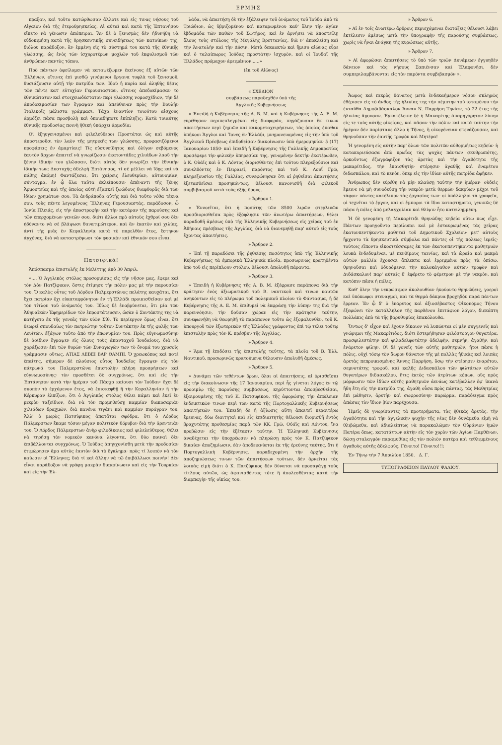ΕΡΜΗΣ
πραξαν, καὶ τοῦτο κατώρθωσαν ἄλλοτε καὶ εἰς τινας νήσους τοῦ Αἰγαίου διὰ τῆς ἑτεροθρησκείας. Αἱ αὐταὶ καὶ κατὰ τῆς Ἑπτανήσου εἵπετο νὰ γένωσιν ἀπόπειραι. Ἂν δὲ ὁ ξενισμὸς δὲν ἠδυνήθη νὰ εὐδοκιμήσῃ κατὰ τῆς θρησκευτικῆς συνειδήσεως τῶν κατοίκων της, διόλου παράδοξον, ἂν ἐμμένῃ εἰς τὸ σύστημά του κατὰ τῆς ἐθνικῆς γλώσσης, ὡς ἑνὸς τῶν ἰσχυροτέρων μοχλῶν τοῦ ἐκφυλισμοῦ τῶν ἀνθρώπων παντὸς τόπου.
Πρὸ πάντων ὀφείλομεν νὰ καταψέξωμεν ἐκείνους ἐξ αὐτῶν τῶν Ἑλλήνων, οἵτινες ἐπὶ μισθῷ γινόμενοι ὄργανα τυφλὰ τοῦ ξενισμοῦ, θυσιάζουσιν αὐτῇ τὴν πατρίδα των. Ἰδοὺ ἡ κυρία καὶ ἀληθὴς θέσις τῶν πέντε κατ' εὐτυχίαν Γερουσιαστῶν, οἵτινες ἀπεδοκίμασαν τὸ ἐθνικώτατον καὶ στοιχειωδέστατον περὶ γλώσσης νομοσχέδιον, τὴν δὲ ἀποδοκιμασίαν των ἔγραψαν καὶ ἀπεύθυναν πρὸς τὴν Βουλὴν Ἰταλικοῖς μάλιστα γράμμασι. Τάχα ἐναντίον τοιούτου αἰσχους ἁρμόζει πᾶσα προσβολὴ καὶ ὁποιαδήποτε ἐπίπληξις; Κατὰ τοιαύτης ἐθνικῆς προδοσίας ποινὴ ἠθικὴ ὑπάρχει ἁρμοδία;
Οἱ ἐξηυγενισμένοι καὶ φιλελεύθεροι Προστάται ὡς καὶ αὐτῆς ἀποστεροῦσι τὸν λαὸν τῆς μητρικῆς των γλώσσης, προφασιζόμενοι προφάσεις ἐν ἁμαρτίαις! Τίς εὐσυνείδητος καὶ ὀλίγον σεβόμενος ἑαυτὸν ἄρχων ἀπαιτεῖ νὰ γνωρίζωσιν ἑκατοντάδες χιλιάδων λαοῦ τὴν ξένην ἰδικήν του γλῶσσαν, διότι αὐτὸς δὲν γνωρίζει τὴν ἐθνικὴν ἰδικήν των; Δυστυχὴς ἀδελφὴ Ἑπτάνησος, τί σὲ μέλλει νὰ ἴδῃς καὶ νὰ πάθῃς ἀκόμη! Φαντάζεσαι, ὅτι χαίρεις ἐλευθερίαν, αὐτονομίαν, σύνταγμα, ἐν ᾧ ὅλα ταῦτα ἐκλείπουσιν ἀπέναντι τῆς ξένης Ἁρμοστείας καὶ τῆς ὁποίας αὐτὴ ἐξασκεῖ ζωώδους διαφθορᾶς διὰ τῶν ἰδίων χρημάτων σου. Τὰ ἀνδράποδα αὐτῆς καὶ διὰ τοῦτο νόθα τέκνα σου, τοὺς πέντε λεγομένους Ἕλληνας Γερουσιαστάς, παράδοσον, ὦ Ἰονία Πλειάς, εἰς τὴν ἀποστροφὴν καὶ τὴν κατάραν τῆς παρούσης καὶ τῶν ἐπερχομένων γενεῶν σου, διότι ἄλλοι πρὸ αὐτοὺς ἐχθροί σου δὲν ἠδύναντο νὰ σὲ βλάψωσι θανατιμώτερον, καὶ ἂν ἑκατὸν καὶ χιλίας, ἀντὶ τῆς μιᾶς ἐν Κεφαλληνίᾳ κατὰ τὸ παρελθὸν ἔτος, ἔστηνον ἀγχόνας, διὰ νὰ καταστρέψωσι τὸν φυσικὸν καὶ ἐθνικόν σου εἶναι.
Πατσιφικά!
Ἀπόσπασμα ἐπιστολῆς ἐκ Μελίττης ἀπὸ 30 Ἀπριλ.
«.... Ὁ Ἀγγλικὸς στόλος προσορμίσας εἰς τὴν νῆσον μας, ἔφερε καὶ τὸν Δὸν Πατζίφικον, ὅστις ἐτίμησε τὴν πόλιν μας μὲ τὴν παρουσίαν του. Ὁ καλὸς οὗτος τοῦ Λόρδου Παλμερστῶνος πελάτης καυχᾶται, ὅτι ἔχει πατρίαν ὄχι εὐκαταφρόνητον ἐν τῇ Ἑλλάδι προικισθεῖσαν καὶ μὲ τὸν τίτλον τοῦ ὀνόματός του. Ἰδίως δὲ ἐναβρύνεται, ὅτι μία τῶν Ἀθηναϊκῶν Ἐφημερίδων τὸν ἐπροστάτευσεν, ὡσὰν ὁ Συντάκτης της νὰ κατήγετο ἐκ τῆς γενεᾶς τῶν υἱῶν Σίθ. Τὸ περίεργον ὅμως εἶναι, ὅτι θεωρεῖ σπουδαίως τὸν πατριώτην τοῦτον Συντάκτην ἐκ τῆς φυλῆς τῶν Λευϊτῶν, ἐξάγων τοῦτο ἀπὸ τὴν ἐπωνυμίαν του. Πρὸς εὐγνωμοσύνην δὲ ἀοίδιον ἔγραψεν εἰς ὅλους τοὺς ἁπανταχοῦ Ἰουδαίους, διὰ νὰ χαράξωσιν ἐπὶ τῶν θυρῶν τῶν Συναγωγῶν των τὸ ὄνομά του χρυσοῖς γράμμασιν οὕτως, ΑΤΙΑΣ ΛΕΒΕΙ ΒΑΡ ΘΑΜΠΙ. Ὁ χρεωκόπος καὶ ποτὲ ἐπαίτης, σήμερον δὲ πλούσιος οὗτος Ἰουδαῖος ἔγραψεν εἰς τὸν πάτρωνά του Παλμερστῶνα ἐπιστολὴν πλήρη προσρήσεων καὶ εὐγνωμοσύνης· τὸν προσθέτει δὲ συγχρόνως, ὅτι καὶ εἰς τὴν Ἑπτάνησον κατὰ τὴν ἡμέραν τοῦ Πάσχα καίουσι τὸν Ἰούδαν· ἔχει δὲ σκοπὸν τὸ ἐρχόμενον ἔτος, νὰ ἐπισκεφθῇ ἢ τὴν Κεφαλληνίαν ἢ τὴν Κέρκυραν ἐλπίζων, ὅτι ὁ Ἀγγλικὸς στόλος θέλει κάμει καὶ ἐκεῖ ἓν μικρὸν ταξείδιον, διὰ νὰ τὸν προμηθεύσῃ καμμίαν διακοσαριὰν χιλιάδων δραχμῶν, διὰ κανένα τιγάνι καὶ καμμίαν πυράγραν του. Ἀλλ' ὁ μωρὸς Πατσίφικος ἀπατᾶται σφόδρα, ὅτι ὁ Λόρδος Πάλμερστων ἔκαμε τόσον μέγαν πολιτικὸν θόρυβον διὰ τὴν ἀρεντειάν του. Ὁ Λόρδος Πάλμερστων ἀνὴρ φιλοδίκαιος καὶ φιλελεύθερος, θέλει νὰ τηρήσῃ τὸν νομικὸν κανόνα λέγοντα, ὅτι δύο ποιναὶ δὲν ἐπιβάλλονται συγχρόνως. Ὁ Ἰούδας ἀπηγχονίσθη μετὰ τὴν προδοσίαν ἐτιμώρησεν ἄρα αὐτὸς ἑαυτὸν διὰ τὸ ἔγκλημα· πρὸς τί λοιπὸν νὰ τὸν καίωσιν οἱ Ἕλληνες; διὰ τί καὶ ἄλλην νὰ τῷ ἐπιβάλλωσι ποινήν! Δὲν εἶναι παράδοξον νὰ γράφῃ μακρὰν διακοίνωσιν καὶ εἰς τὴν Τουρκίαν καὶ εἰς τὴν Ἑλ-
λάδα, νὰ ἀπαιτήσῃ δὲ τὴν ἐξάλειψιν τοῦ ὀνόματος τοῦ Ἰούδα ἀπὸ τὸ Τριώδιον, ὡς ὑβριζομένου καὶ καταρωμένου καθ' ὅλην τὴν ἁγίαν ἑβδομάδα τῶν παθῶν τοῦ Σωτῆρος, καὶ ἐν ἀρνήσει νὰ ἀποστείλῃ ὅλους τοὺς στόλους τῆς Μεγάλης Βρεττανίας, διὰ ν' ἀποκλείσῃ καὶ τὴν Ἀνατολὴν καὶ τὴν Δύσιν. Μετὰ δεκαοκτὼ καὶ ἥμισυ αἰῶνας εὗρε καὶ ὁ ταλαίπωρος Ἰούδας προστάτην ἰσχυρὸν, καὶ οἱ Ἰουδαῖ τῆς Ἑλλάδος πρόμαχον ἀρειμάνιον......»
(ἐκ τοῦ Αἰῶνος)
« ΣΧΕΔΙΟΝ
συμβάσεως παραδεχθὲν ὑπὸ τῆς
Ἀγγλικῆς Κυβερνήσεως
« Ἐπειδὴ ἡ Κυβέρνησις τῆς Α. Β. Μ. καὶ ἡ Κυβέρνησις τῆς Α. Ε. Μ. εὑρέθησαν περιπεπλεγμέναι εἰς διαφορὰν, πηγάζουσαν ἔκ τινων ἀπαιτήσεων περὶ ζημιῶν καὶ κακομεταχειρήσεων, τὰς ὁποίας ἔπαθαν ὑπήκοοι Ἄγγλοι καὶ Ἴονες ἐν Ἑλλάδι, μνημονευομένας εἰς τὴν ὑπὸ τοῦ Ἀγγλικοῦ Πρέσβεως ἐπιδοθεῖσαν διακοίνωσιν ὑπὸ ἡμερομηνίαν 5 (17) Ἰανουαρίου 1850· καὶ ἐπειδὴ ἡ Κυβέρνησις τῆς Γαλλικῆς Δημοκρατίας προσέφερε τὴν φιλικὴν ὑπηρεσίαν της, γενομένην δεκτὴν ἑκατέρωθεν, ὁ Κ. Οὐάϊς καὶ ὁ Κ. Λόντος διορισθέντες ἐπὶ τούτου πληρεξούσιοι καὶ συνελθόντες ἐν Πειραιεῖ, παρόντος καὶ τοῦ Κ. Λουΐ Γρῶ, πληρεξουσίου τῆς Γαλλίας, συνεφώνησαν ὅτι αἱ ῥηθεῖσαι ἀπαιτήσεις ἐξετασθεῖσαι προσηκόντως, θέλουσι κανονισθῆ διὰ φιλικοῦ συμβιβασμοῦ κατὰ τοὺς ἑξῆς ὅρους.
» Ἄρθρον 1.
» Ἐννοεῖται, ὅτι ἡ ποσότης τῶν 8500 λιρῶν στερλινῶν προσδιορισθεῖσα πρὸς ἐξόφλησιν τῶν ἀνωτέρω ἀπαιτήσεων, θέλει παραδοθῆ ἀμέσως ὑπὸ τῆς Ἑλληνικῆς Κυβερνήσεως εἰς χεῖρας τοῦ ἐν Ἀθήναις πρέσβεως τῆς Ἀγγλίας, διὰ νὰ διανεμηθῇ παρ' αὐτοῦ εἰς τοὺς ἔχοντας ἀπαιτήσεις.
» Ἄρθρον 2.
» Ἐπὶ τῇ παραδόσει τῆς ῥηθείσης ποσότητος ὑπὸ τῆς Ἑλληνικῆς Κυβερνήσεως τὰ ἐμπορικὰ Ἑλληνικὰ πλοῖα, προσωρινῶς κρατηθέντα ὑπὸ τοῦ εἰς περίπλουν στόλου, θέλουσι ἀπολυθῆ πάραυτα.
» Ἄρθρον 3.
» Ἐπειδὴ ἡ Κυβέρνησις τῆς Α. Β. Μ. ἐξέφρασε παράπονα διὰ τὴν κράτησιν ἑνὸς ἀξιωματικοῦ τοῦ Β. ναυτικοῦ καὶ τινων ναυτῶν ἀνηκόντων εἰς τὸ πλήρωμα τοῦ πολεμικοῦ πλοίου τὸ Φάντασμα, ἡ δὲ Κυβέρνησις τῆς Α. Ε. Μ. ἐπιθυμεῖ νὰ ἐκφράσῃ τὴν λύπην της διὰ τὴν παρεννόησιν, τὴν δοῦσαν χώραν εἰς τὴν κράτησιν ταύτην, συνεφωνήθη νὰ θεωρηθῇ τὸ παράπονον τοῦτο ὡς ἐξομαλυνθὲν, τοῦ Κ. ὑπουργοῦ τῶν ἐξωτερικῶν τῆς Ἑλλάδος γράφοντος ἐπὶ τῷ τέλει τούτῳ ἐπιστολὴν πρὸς τὸν Κ. πρέσβυν τῆς Ἀγγλίας.
» Ἄρθρον 4.
» Ἅμα τῇ ἐπιδόσει τῆς ἐπιστολῆς ταύτης, τὰ πλοῖα τοῦ Β. Ἑλλ. Ναυτικοῦ, προσωρινῶς κρατούμενα θέλουσιν ἀπολυθῆ ἀμέσως.
» Ἄρθρον 5.
» Δυνάμει τῶν τεθέντων ὅρων, ὅλαι αἱ ἀπαιτήσεις, αἱ ὁρισθεῖσαι εἰς τὴν διακοίνωσιν τῆς 17 Ἰανουαρίου, περὶ ἧς γίνεται λόγος ἐν τῷ προοιμίῳ τῆς παρούσης συμβάσεως, κηρύττονται ἀποσβεσθεῖσαι, ἐξαιρουμένης τῆς τοῦ Κ. Πατσιφίκου, τῆς ἀφορώσης τὴν ἀπώλειαν ἐνδεικτικῶν τινων περὶ τῶν κατὰ τῆς Πορτογαλλικῆς Κυβερνήσεως ἀπαιτήσεών του. Ἐπειδὴ δὲ ἡ ἀξίωσις αὕτη ἀπαιτεῖ περαιτέρω ἔρευνας, δύω διαιτηταὶ καὶ εἷς ἐπιδιαιτητὴς θέλουσι διορισθῆ ἐντὸς βραχυτάτης προθεσμίας παρὰ τῶν ΚΚ. Γρῶ, Οὐάϊς καὶ Λόντου, ἵνα προβῶσιν εἰς τὴν ἐξέτασιν ταύτην. Ἡ Ἑλληνικὴ Κυβέρνησις ἀναδέχεται τὴν ὑποχρέωσιν νὰ πληρώσῃ πρὸς τὸν Κ. Πατζίφικον δικαίαν ἀποζημίωσιν, ἐὰν ἀποδεικνύεται ἐκ τῆς ἐρεύνης ταύτης, ὅτι ἡ Πορτογαλλικὴ Κυβέρνησις, παραδεχομένη τὴν ἀρχὴν τῆς ἀποζημιώσεως τινων τῶν ἀπαιτήσεων τούτων, δὲν ἀρνεῖται τὰς λοιπὰς εἰμὴ διότι ὁ Κ. Πατζίφικος δὲν δύναται νὰ προσαγάγῃ τοὺς τίτλους αὐτῶν, ὡς ἀφανισθέντας τότε ἢ ἀπολεσθέντας κατὰ τὴν διαρπαγὴν τῆς οἰκίας του.
» Ἄρθρον 6.
» Αἱ ἐν τοῖς ἀνωτέρω ἄρθροις περιεχόμεναι διατάξεις θέλουσι λάβει ἐκτέλεσιν ἀμέσως μετὰ τὴν ὑπογραφὴν τῆς παρούσης συμβάσεως, χωρὶς νὰ ἦναι ἀνάγκη τῆς κυρώσεως αὐτῆς.
» Ἄρθρον 7.
» Αἱ ἀφορῶσαι ἀπαιτήσεις τὸ ὑπὸ τῶν τριῶν Δυνάμεων ἐγγυηθὲν δάνειον καὶ τὰς νήσους Σαπιένσαν καὶ Ἐλαφονῆσι, δὲν συμπεριλαμβάνονται εἰς τὸν παρόντα συμβιβασμόν ».
Ἄωρος καὶ πικρὸς θάνατος μετὰ ἑνδεκαήμερον νόσον σκληρῶς ἐθέρισεν εἰς τὸ ἄνθος τῆς ἡλικίας της τὴν πέμπτην τοῦ ἱσταμένου τὴν ἐνταῦθα Δημοδιδάσκαλον Ἄνναν Ν. Παρρήση Τηνίαν, τὸ 22 ἔτος τῆς ἡλικίας ἄγουσαν. Ἐγκατέλειπε δὲ ἡ Μακαρίτης ἀπαρηγόρητον λύπην εἰς τε τοὺς αὐτῆς οἰκείους, καὶ πᾶσαν τὴν πόλιν καὶ κατὰ ταύτην τὴν ἡμέραν δὲν παρίστανε ἄλλο ἡ Τῆνος, ἢ οἰκογένειαν στενάζουσαν, καὶ θρηνοῦσαν τὴν ἑαυτῆς τροφὸν καὶ Μητέρα!
Ἡ γενομένη εἰς αὐτὴν παρ' ὅλων τῶν πολιτῶν αὐθορμήτως κηδεία· ἡ κατακυριεύσασα ἀπὸ πρωΐας τὰς ψυχὰς πάντων σκυθρωπότης, ἀρκοῦντως ἐζωγράφιζον τὰς ἀρετὰς καὶ τὴν ἀγαθότητα τῆς μακαρίτιδος, τὴν ἐπαισθητὴν στέρησιν ἀγαθῆς καὶ ἐναρέτου διδασκάλου, καὶ τὸ κενὸν, ὅπερ εἰς τὴν ἰδίαν αὐτῆς πατρίδα ἀφῆκεν.
Ἄνθρωπος δὲν εὑρέθη νὰ μὴν κλαύσῃ ταύτην τὴν ἡμέραν· οὐδεὶς ἔμεινε νὰ μὴ συνοδεύσῃ τὴν νεκρὸν μετὰ θερμῶν δακρύων μέχρι τοῦ τάφου· πάντες κατέλιπον τὰς ἐργασίας των· οἱ ὑπάλληλοι τὰ γραφεῖα, οἱ τεχνῖται τὸ ἔργον, καὶ οἱ ἔμποροι τὰ ἴδια καταστήματα, γενικῶς δὲ πᾶσα ἡ πόλις ἀπὸ μελαγχολίαν καὶ θλίψιν ἦτο κατειλημμένη.
Ἡ δὲ γενομένη τῇ Μακαρίτιδι θρηνώδης κηδεία οὕτω πως εἶχε. Πάντων προηγοῦντο περίλυποι καὶ μὲ ἐσταυρωμένας τὰς χεῖρας ἑκατονπεντήκοντα μαθηταὶ τοῦ Δημοτικοῦ Σχολείου· μετ' αὐτοὺς ἤρχοντο τὰ θρησκευτικὰ σύμβολα καὶ πάντες οἱ τῆς πόλεως ἱερεῖς· τούτοις εἵποντο εἰκοσιτέσσαρες ἐκ τῶν ἑκατονπεντήκοντα μαθητριῶν λευκὰ ἐνδεδυμέναι, μὲ πενθίμους ταινίας, καὶ τὰ ὡραῖα καὶ μακρὰ αὐτῶν μαλλία ἔχουσαι ἄπλεκτα καὶ ἐρριμμένα πρὸς τὰ ὀπίσω, θρηνοῦσαι καὶ ὀδυρόμεναι τὴν καλοκάγαθον αὐτῶν τροφὸν καὶ Διδάσκαλον! παρ' αὐταῖς δ' ἐφέρετο τὸ φέρετρον μὲ τὴν νεκρὸν, καὶ κατόπιν πᾶσα ἡ πόλις.
Καθ' ὅλην τὴν νεκρώσιμον ἀκολουθίαν ἠκούοντο θρηνώδεις, γοεροὶ καὶ ὑπόκωφοι στεναγμοὶ, καὶ τὰ θερμὰ δάκρυα βροχηδὸν παρὰ πάντων ἔρρεον. Ἐν ᾧ δ' ὁ ἐνάρετος καὶ ἀξιοσέβαστος Οἰκονόμος Τήνου ἐξεφώνει τὸν κατάλληλον τῆς παρθένου ἐπιτάφιον λόγον, διεκόπτη πολλάκις ἀπὸ τὰ τῆς βαρυθυμίας ἐπακόλουθα.
Ὄντως δ' εἶχον καὶ ἔχουν δίκαιον νὰ λυπῶνται οἱ μὲν συγγενεῖς καὶ γνώριμοι τῆς Μακαρίτιδος, διότι ἐστερήθησαν φιλόστοργον θυγατέρα, προσφιλεστάτην καὶ φιλαδελφοτάτην ἀδελφὴν, σεμνὴν, ἀγαθὴν, καὶ ἐνάρετον φίλην. Οἱ δὲ γονεῖς τῶν αὐτῆς μαθητριῶν, ἤτοι πᾶσα ἡ πόλις, οὐχὶ τόσῳ τὸν ἄωρον θάνατον τῆς μὲ πολλὰς ἠθικὰς καὶ λοιπὰς ἀρετὰς πεπροικισμένης Ἄννης Παρρήση, ὅσῳ τὴν στέρησιν ἐναρέτου, σεμνοτάτης τροφοῦ, καὶ καλῆς Διδασκάλου τῶν φιλτάτων αὐτῶν θυγατέρων διδασκάλου, ἥτις ἐκτὸς τῶν ἀτρύτων κόπων, οὓς πρὸς μόρφωσιν τῶν ἰδίων αὐτῆς μαθητριῶν ἀενάως κατέβαλλεν ἐφ' ἱκανὰ ἤδη ἔτη εἰς τὴν πατρίδα της, ἀγαθὴ οὖσα πρὸς πάντας, τὰς Μαθητρίας ἐπὶ μάθησιν, ἀρετὴν καὶ σωφροσύνην παρώρμα, παράδειγμα πρὸς ἁπάσας τὸν ἴδιον βίον παρέχουσα.
Ἡμεῖς δὲ γνωρίσαντες τὰ προτερήματα, τὰς ἠθικὰς ἀρετὰς, τὴν ἀγαθότητα καὶ τὴν ἀγγελικὴν ψυχὴν τῆς νέας δὲν δυνάμεθα εἰμὴ νὰ θλιβώμεθα, καὶ ἀδιαλείπτως νὰ παρακαλῶμεν τὸν Οὐράνιον ἡμῶν Πατέρα ὅπως, κατατάττων αὐτὴν εἰς τὸν χορὸν τῶν Ἁγίων Παρθένων, δώσῃ σταλαγμὸν παραμυθίας εἰς τὸν πολιὸν πατέρα καὶ τεθλιμμένους ἀγαθοὺς αὐτῆς ἀδελφούς. Γένοιτο! Γένοιτο!!!:
Ἐν Τήνῳ τὴν 7 Ἀπριλίου 1850. Δ. Γ.
ΤΥΠΟΓΡΑΦΕΙΟΝ ΠΑΥΛΟΥ ΨΑΛΙΟΥ.